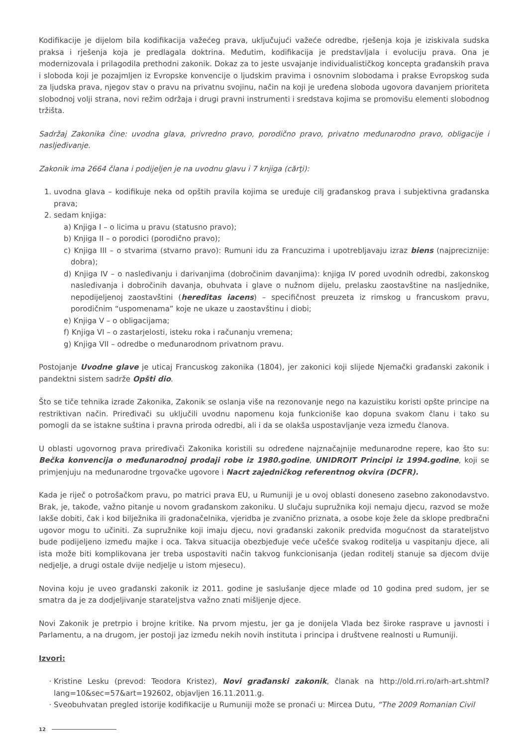Kodifikacije je dijelom bila kodifikacija važećeg prava, uključujući važeće odredbe, rješenja koja je iziskivala sudska praksa i rješenja koja je predlagala doktrina. Međutim, kodifikacija je predstavljala i evoluciju prava. Ona je modernizovala i prilagodila prethodni zakonik. Dokaz za to jeste usvajanje individualističkog koncepta građanskih prava i sloboda koji je pozajmljen iz Evropske konvencije o ljudskim pravima i osnovnim slobodama i prakse Evropskog suda za ljudska prava, njegov stav o pravu na privatnu svojinu, način na koji je uređena sloboda ugovora davanjem prioriteta slobodnoj volji strana, novi režim održaja i drugi pravni instrumenti i sredstava kojima se promovišu elementi slobodnog tržišta.
Sadržaj Zakonika čine: uvodna glava, privredno pravo, porodično pravo, privatno međunarodno pravo, obligacije i nasljeđivanje.
Zakonik ima 2664 člana i podijeljen je na uvodnu glavu i 7 knjiga (cărţi):
1. uvodna glava – kodifikuje neka od opštih pravila kojima se uređuje cilj građanskog prava i subjektivna građanska prava;
2. sedam knjiga:
a) Knjiga I – o licima u pravu (statusno pravo);
b) Knjiga II – o porodici (porodično pravo);
c) Knjiga III – o stvarima (stvarno pravo): Rumuni idu za Francuzima i upotrebljavaju izraz biens (najpreciznije: dobra);
d) Knjiga IV – o nasleđivanju i darivanjima (dobročinim davanjima): knjiga IV pored uvodnih odredbi, zakonskog nasleđivanja i dobročinih davanja, obuhvata i glave o nužnom dijelu, prelasku zaostavštine na nasljednike, nepodijeljenoj zaostavštini (hereditas iacens) – specifičnost preuzeta iz rimskog u francuskom pravu, porodičnim “uspomenama” koje ne ukaze u zaostavštinu i diobi;
e) Knjiga V – o obligacijama;
f) Knjiga VI – o zastarjelosti, isteku roka i računanju vremena;
g) Knjiga VII – odredbe o međunarodnom privatnom pravu.
Postojanje Uvodne glave je uticaj Francuskog zakonika (1804), jer zakonici koji slijede Njemački građanski zakonik i pandektni sistem sadrže Opšti dio.
Što se tiče tehnika izrade Zakonika, Zakonik se oslanja više na rezonovanje nego na kazuistiku koristi opšte principe na restriktivan način. Priređivači su uključili uvodnu napomenu koja funkcioniše kao dopuna svakom članu i tako su pomogli da se istakne suština i pravna priroda odredbi, ali i da se olakša uspostavljanje veza između članova.
U oblasti ugovornog prava priređivači Zakonika koristili su određene najznačajnije međunarodne repere, kao što su: Bečka konvencija o međunarodnoj prodaji robe iz 1980.godine, UNIDROIT Principi iz 1994.godine, koji se primjenjuju na međunarodne trgovačke ugovore i Nacrt zajedničkog referentnog okvira (DCFR).
Kada je riječ o potrošačkom pravu, po matrici prava EU, u Rumuniji je u ovoj oblasti doneseno zasebno zakonodavstvo. Brak, je, takođe, važno pitanje u novom građanskom zakoniku. U slučaju supružnika koji nemaju djecu, razvod se može lakše dobiti, čak i kod bilježnika ili gradonačelnika, vjeridba je zvanično priznata, a osobe koje žele da sklope predbračni ugovor mogu to učiniti. Za supružnike koji imaju djecu, novi građanski zakonik predviđa mogućnost da starateljstvo bude podijeljeno između majke i oca. Takva situacija obezbjeđuje veće učešće svakog roditelja u vaspitanju djece, ali ista može biti komplikovana jer treba uspostaviti način takvog funkcionisanja (jedan roditelj stanuje sa djecom dvije nedjelje, a drugi ostale dvije nedjelje u istom mjesecu).
Novina koju je uveo građanski zakonik iz 2011. godine je saslušanje djece mlađe od 10 godina pred sudom, jer se smatra da je za dodjeljivanje starateljstva važno znati mišljenje djece.
Novi Zakonik je pretrpio i brojne kritike. Na prvom mjestu, jer ga je donijela Vlada bez široke rasprave u javnosti i Parlamentu, a na drugom, jer postoji jaz između nekih novih instituta i principa i društvene realnosti u Rumuniji.
Izvori:
Kristine Lesku (prevod: Teodora Kristez), Novi građanski zakonik, članak na http://old.rri.ro/arh-art.shtml?lang=10&sec=57&art=192602, objavljen 16.11.2011.g.
Sveobuhvatan pregled istorije kodifikacije u Rumuniji može se pronaći u: Mircea Dutu, “The 2009 Romanian Civil
12